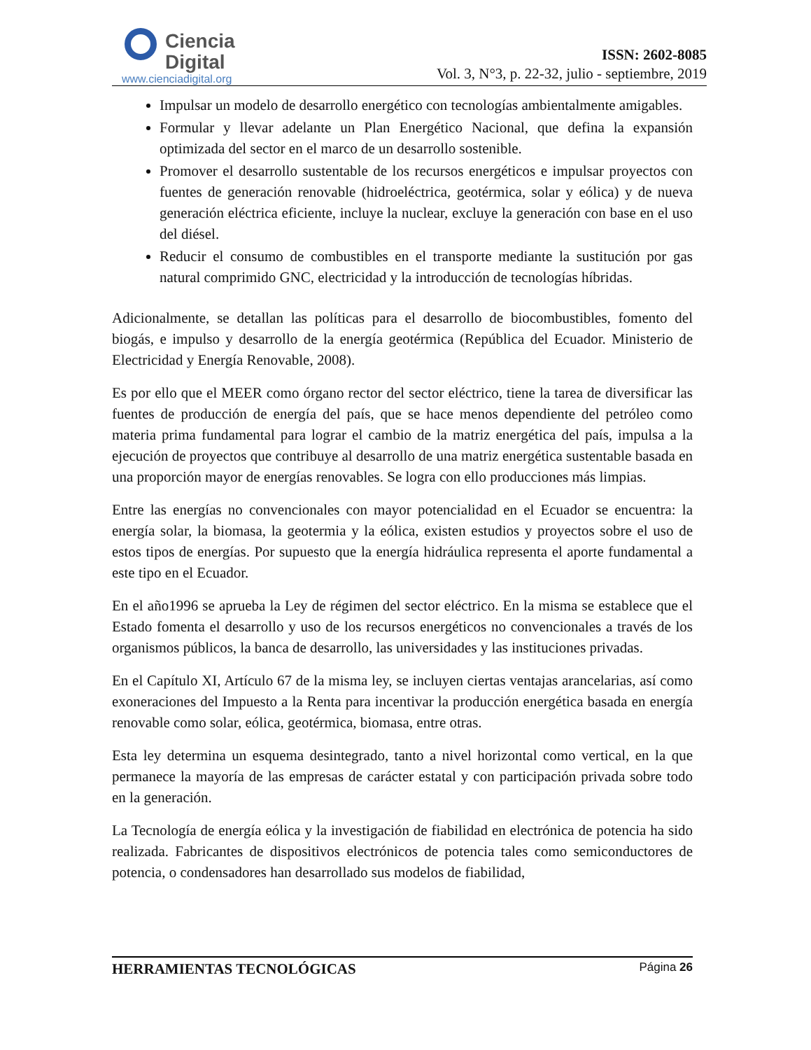Ciencia
Digital
www.cienciadigital.org
ISSN: 2602-8085
Vol. 3, N°3, p. 22-32, julio - septiembre, 2019
Impulsar un modelo de desarrollo energético con tecnologías ambientalmente amigables.
Formular y llevar adelante un Plan Energético Nacional, que defina la expansión optimizada del sector en el marco de un desarrollo sostenible.
Promover el desarrollo sustentable de los recursos energéticos e impulsar proyectos con fuentes de generación renovable (hidroeléctrica, geotérmica, solar y eólica) y de nueva generación eléctrica eficiente, incluye la nuclear, excluye la generación con base en el uso del diésel.
Reducir el consumo de combustibles en el transporte mediante la sustitución por gas natural comprimido GNC, electricidad y la introducción de tecnologías híbridas.
Adicionalmente, se detallan las políticas para el desarrollo de biocombustibles, fomento del biogás, e impulso y desarrollo de la energía geotérmica (República del Ecuador. Ministerio de Electricidad y Energía Renovable, 2008).
Es por ello que el MEER como órgano rector del sector eléctrico, tiene la tarea de diversificar las fuentes de producción de energía del país, que se hace menos dependiente del petróleo como materia prima fundamental para lograr el cambio de la matriz energética del país, impulsa a la ejecución de proyectos que contribuye al desarrollo de una matriz energética sustentable basada en una proporción mayor de energías renovables. Se logra con ello producciones más limpias.
Entre las energías no convencionales con mayor potencialidad en el Ecuador se encuentra: la energía solar, la biomasa, la geotermia y la eólica, existen estudios y proyectos sobre el uso de estos tipos de energías. Por supuesto que la energía hidráulica representa el aporte fundamental a este tipo en el Ecuador.
En el año1996 se aprueba la Ley de régimen del sector eléctrico. En la misma se establece que el Estado fomenta el desarrollo y uso de los recursos energéticos no convencionales a través de los organismos públicos, la banca de desarrollo, las universidades y las instituciones privadas.
En el Capítulo XI, Artículo 67 de la misma ley, se incluyen ciertas ventajas arancelarias, así como exoneraciones del Impuesto a la Renta para incentivar la producción energética basada en energía renovable como solar, eólica, geotérmica, biomasa, entre otras.
Esta ley determina un esquema desintegrado, tanto a nivel horizontal como vertical, en la que permanece la mayoría de las empresas de carácter estatal y con participación privada sobre todo en la generación.
La Tecnología de energía eólica y la investigación de fiabilidad en electrónica de potencia ha sido realizada. Fabricantes de dispositivos electrónicos de potencia tales como semiconductores de potencia, o condensadores han desarrollado sus modelos de fiabilidad,
HERRAMIENTAS TECNOLÓGICAS Página 26